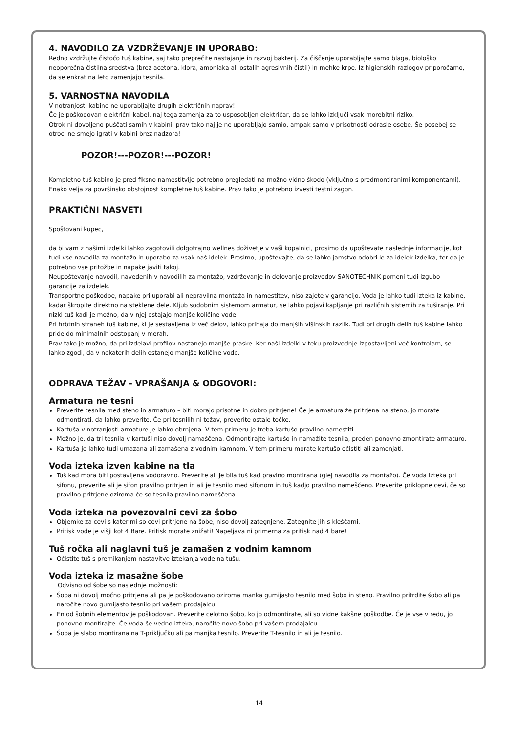4. NAVODILO ZA VZDRŽEVANJE IN UPORABO:
Redno vzdržujte čistočo tuš kabine, saj tako preprečite nastajanje in razvoj bakterij. Za čiščenje uporabljajte samo blaga, biološko neoporečna čistilna sredstva (brez acetona, klora, amoniaka ali ostalih agresivnih čistil) in mehke krpe. Iz higienskih razlogov priporočamo, da se enkrat na leto zamenjajo tesnila.
5. VARNOSTNA NAVODILA
V notranjosti kabine ne uporabljajte drugih električnih naprav!
Če je poškodovan električni kabel, naj tega zamenja za to usposobljen električar, da se lahko izključi vsak morebitni riziko.
Otrok ni dovoljeno puščati samih v kabini, prav tako naj je ne uporabljajo samio, ampak samo v prisotnosti odrasle osebe. Še posebej se otroci ne smejo igrati v kabini brez nadzora!
POZOR!---POZOR!---POZOR!
Kompletno tuš kabino je pred fiksno namestitvijo potrebno pregledati na možno vidno škodo (vključno s predmontiranimi komponentami). Enako velja za površinsko obstojnost kompletne tuš kabine. Prav tako je potrebno izvesti testni zagon.
PRAKTIČNI NASVETI
Spoštovani kupec,
da bi vam z našimi izdelki lahko zagotovili dolgotrajno wellnes doživetje v vaši kopalnici, prosimo da upoštevate naslednje informacije, kot tudi vse navodila za montažo in uporabo za vsak naš idelek. Prosimo, upoštevajte, da se lahko jamstvo odobri le za idelek izdelka, ter da je potrebno vse pritožbe in napake javiti takoj.
Neupoštevanje navodil, navedenih v navodilih za montažo, vzdrževanje in delovanje proizvodov SANOTECHNIK pomeni tudi izgubo garancije za izdelek.
Transportne poškodbe, napake pri uporabi ali nepravilna montaža in namestitev, niso zajete v garancijo. Voda je lahko tudi izteka iz kabine, kadar škropite direktno na steklene dele. Kljub sodobnim sistemom armatur, se lahko pojavi kapljanje pri različnih sistemih za tuširanje. Pri nizki tuš kadi je možno, da v njej ostajajo manjše količine vode.
Pri hrbtnih straneh tuš kabine, ki je sestavljena iz več delov, lahko prihaja do manjših višinskih razlik. Tudi pri drugih delih tuš kabine lahko pride do minimalnih odstopanj v merah.
Prav tako je možno, da pri izdelavi profilov nastanejo manjše praske. Ker naši izdelki v teku proizvodnje izpostavljeni več kontrolam, se lahko zgodi, da v nekaterih delih ostanejo manjše količine vode.
ODPRAVA TEŽAV - VPRAŠANJA & ODGOVORI:
Armatura ne tesni
Preverite tesnila med steno in armaturo – biti morajo prisotne in dobro pritrjene! Če je armatura že pritrjena na steno, jo morate odmontirati, da lahko preverite. Če pri tesnilih ni težav, preverite ostale točke.
Kartuša v notranjosti armature je lahko obrnjena. V tem primeru je treba kartušo pravilno namestiti.
Možno je, da tri tesnila v kartuši niso dovolj namaščena. Odmontirajte kartušo in namažite tesnila, preden ponovno zmontirate armaturo.
Kartuša je lahko tudi umazana ali zamašena z vodnim kamnom. V tem primeru morate kartušo očistiti ali zamenjati.
Voda izteka izven kabine na tla
Tuš kad mora biti postavljena vodoravno. Preverite ali je bila tuš kad pravlno montirana (glej navodila za montažo). Če voda izteka pri sifonu, preverite ali je sifon pravilno pritrjen in ali je tesnilo med sifonom in tuš kadjo pravilno nameščeno. Preverite priklopne cevi, če so pravilno pritrjene oziroma če so tesnila pravilno nameščena.
Voda izteka na povezovalni cevi za šobo
Objemke za cevi s katerimi so cevi pritrjene na šobe, niso dovolj zategnjene. Zategnite jih s kleščami.
Pritisk vode je višji kot 4 Bare. Pritisk morate znižati! Napeljava ni primerna za pritisk nad 4 bare!
Tuš ročka ali naglavni tuš je zamašen z vodnim kamnom
Očistite tuš s premikanjem nastavitve iztekanja vode na tušu.
Voda izteka iz masažne šobe
Odvisno od šobe so naslednje možnosti:
Šoba ni dovolj močno pritrjena ali pa je poškodovano oziroma manka gumijasto tesnilo med šobo in steno. Pravilno pritrdite šobo ali pa naročite novo gumijasto tesnilo pri vašem prodajalcu.
En od šobnih elementov je poškodovan. Preverite celotno šobo, ko jo odmontirate, ali so vidne kakšne poškodbe. Če je vse v redu, jo ponovno montirajte. Če voda še vedno izteka, naročite novo šobo pri vašem prodajalcu.
Šoba je slabo montirana na T-priključku ali pa manjka tesnilo. Preverite T-tesnilo in ali je tesnilo.
14